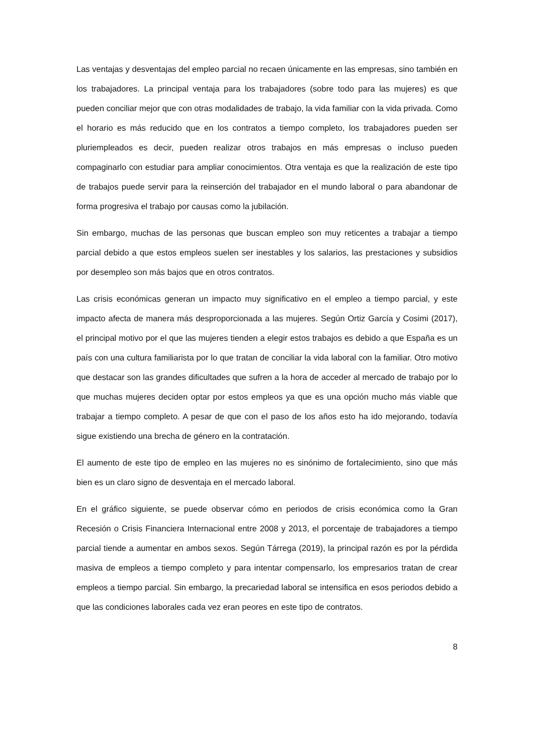Las ventajas y desventajas del empleo parcial no recaen únicamente en las empresas, sino también en los trabajadores. La principal ventaja para los trabajadores (sobre todo para las mujeres) es que pueden conciliar mejor que con otras modalidades de trabajo, la vida familiar con la vida privada. Como el horario es más reducido que en los contratos a tiempo completo, los trabajadores pueden ser pluriempleados es decir, pueden realizar otros trabajos en más empresas o incluso pueden compaginarlo con estudiar para ampliar conocimientos. Otra ventaja es que la realización de este tipo de trabajos puede servir para la reinserción del trabajador en el mundo laboral o para abandonar de forma progresiva el trabajo por causas como la jubilación.
Sin embargo, muchas de las personas que buscan empleo son muy reticentes a trabajar a tiempo parcial debido a que estos empleos suelen ser inestables y los salarios, las prestaciones y subsidios por desempleo son más bajos que en otros contratos.
Las crisis económicas generan un impacto muy significativo en el empleo a tiempo parcial, y este impacto afecta de manera más desproporcionada a las mujeres. Según Ortiz García y Cosimi (2017), el principal motivo por el que las mujeres tienden a elegir estos trabajos es debido a que España es un país con una cultura familiarista por lo que tratan de conciliar la vida laboral con la familiar. Otro motivo que destacar son las grandes dificultades que sufren a la hora de acceder al mercado de trabajo por lo que muchas mujeres deciden optar por estos empleos ya que es una opción mucho más viable que trabajar a tiempo completo. A pesar de que con el paso de los años esto ha ido mejorando, todavía sigue existiendo una brecha de género en la contratación.
El aumento de este tipo de empleo en las mujeres no es sinónimo de fortalecimiento, sino que más bien es un claro signo de desventaja en el mercado laboral.
En el gráfico siguiente, se puede observar cómo en periodos de crisis económica como la Gran Recesión o Crisis Financiera Internacional entre 2008 y 2013, el porcentaje de trabajadores a tiempo parcial tiende a aumentar en ambos sexos. Según Tárrega (2019), la principal razón es por la pérdida masiva de empleos a tiempo completo y para intentar compensarlo, los empresarios tratan de crear empleos a tiempo parcial. Sin embargo, la precariedad laboral se intensifica en esos periodos debido a que las condiciones laborales cada vez eran peores en este tipo de contratos.
8